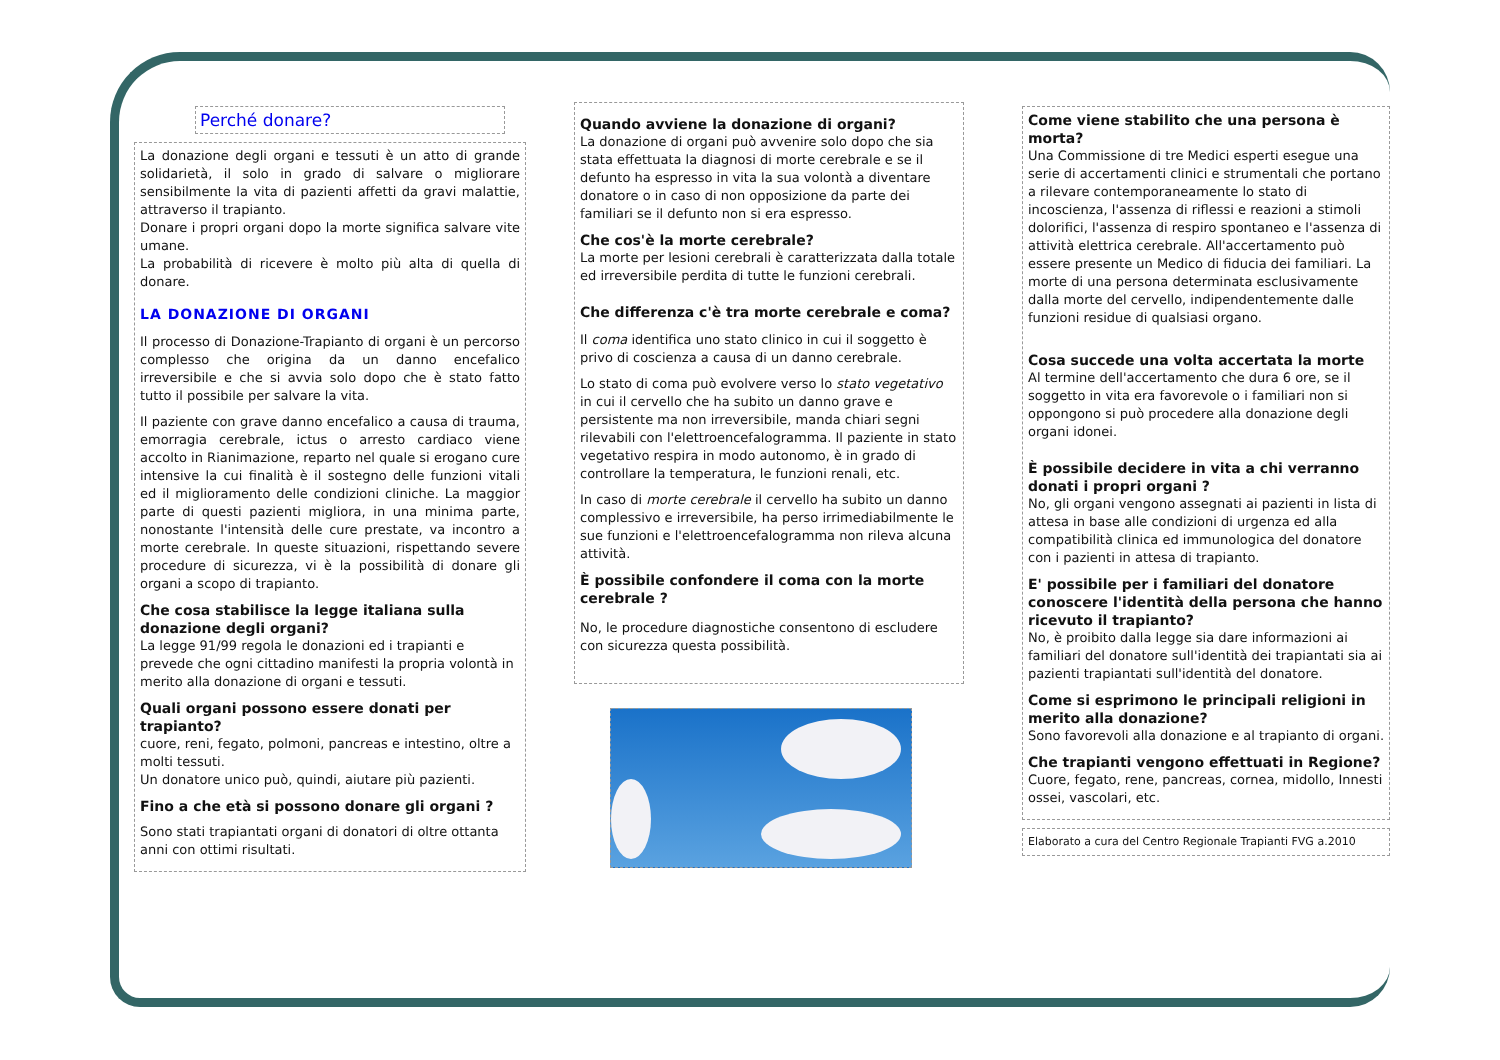Perché donare?
La donazione degli organi e tessuti è un atto di grande solidarietà, il solo in grado di salvare o migliorare sensibilmente la vita di pazienti affetti da gravi malattie, attraverso il trapianto.
Donare i propri organi dopo la morte significa salvare vite umane.
La probabilità di ricevere è molto più alta di quella di donare.
LA DONAZIONE DI ORGANI
Il processo di Donazione-Trapianto di organi è un percorso complesso che origina da un danno encefalico irreversibile e che si avvia solo dopo che è stato fatto tutto il possibile per salvare la vita.
Il paziente con grave danno encefalico a causa di trauma, emorragia cerebrale, ictus o arresto cardiaco viene accolto in Rianimazione, reparto nel quale si erogano cure intensive la cui finalità è il sostegno delle funzioni vitali ed il miglioramento delle condizioni cliniche. La maggior parte di questi pazienti migliora, in una minima parte, nonostante l'intensità delle cure prestate, va incontro a morte cerebrale. In queste situazioni, rispettando severe procedure di sicurezza, vi è la possibilità di donare gli organi a scopo di trapianto.
Che cosa stabilisce la legge italiana sulla donazione degli organi?
La legge 91/99 regola le donazioni ed i trapianti e prevede che ogni cittadino manifesti la propria volontà in merito alla donazione di organi e tessuti.
Quali organi possono essere donati per trapianto?
cuore, reni, fegato, polmoni, pancreas e intestino, oltre a molti tessuti.
Un donatore unico può, quindi, aiutare più pazienti.
Fino a che età si possono donare gli organi ?
Sono stati trapiantati organi di donatori di oltre ottanta anni con ottimi risultati.
Quando avviene la donazione di organi?
La donazione di organi può avvenire solo dopo che sia stata effettuata la diagnosi di morte cerebrale e se il defunto ha espresso in vita la sua volontà a diventare donatore o in caso di non opposizione da parte dei familiari se il defunto non si era espresso.
Che cos'è la morte cerebrale?
La morte per lesioni cerebrali è caratterizzata dalla totale ed irreversibile perdita di tutte le funzioni cerebrali.
Che differenza c'è tra morte cerebrale e coma?
Il coma identifica uno stato clinico in cui il soggetto è privo di coscienza a causa di un danno cerebrale.
Lo stato di coma può evolvere verso lo stato vegetativo in cui il cervello che ha subito un danno grave e persistente ma non irreversibile, manda chiari segni rilevabili con l'elettroencefalogramma. Il paziente in stato vegetativo respira in modo autonomo, è in grado di controllare la temperatura, le funzioni renali, etc.
In caso di morte cerebrale il cervello ha subito un danno complessivo e irreversibile, ha perso irrimediabilmente le sue funzioni e l'elettroencefalogramma non rileva alcuna attività.
È possibile confondere il coma con la morte cerebrale ?
No, le procedure diagnostiche consentono di escludere con sicurezza questa possibilità.
Come viene stabilito che una persona è morta?
Una Commissione di tre Medici esperti esegue una serie di accertamenti clinici e strumentali che portano a rilevare contemporaneamente lo stato di incoscienza, l'assenza di riflessi e reazioni a stimoli dolorifici, l'assenza di respiro spontaneo e l'assenza di attività elettrica cerebrale. All'accertamento può essere presente un Medico di fiducia dei familiari. La morte di una persona determinata esclusivamente dalla morte del cervello, indipendentemente dalle funzioni residue di qualsiasi organo.
Cosa succede una volta accertata la morte
Al termine dell'accertamento che dura 6 ore, se il soggetto in vita era favorevole o i familiari non si oppongono si può procedere alla donazione degli organi idonei.
È possibile decidere in vita a chi verranno donati i propri organi ?
No, gli organi vengono assegnati ai pazienti in lista di attesa in base alle condizioni di urgenza ed alla compatibilità clinica ed immunologica del donatore con i pazienti in attesa di trapianto.
E' possibile per i familiari del donatore conoscere l'identità della persona che hanno ricevuto il trapianto?
No, è proibito dalla legge sia dare informazioni ai familiari del donatore sull'identità dei trapiantati sia ai pazienti trapiantati sull'identità del donatore.
Come si esprimono le principali religioni in merito alla donazione?
Sono favorevoli alla donazione e al trapianto di organi.
Che trapianti vengono effettuati in Regione?
Cuore, fegato, rene, pancreas, cornea, midollo, Innesti ossei, vascolari, etc.
Elaborato a cura del Centro Regionale Trapianti FVG a.2010